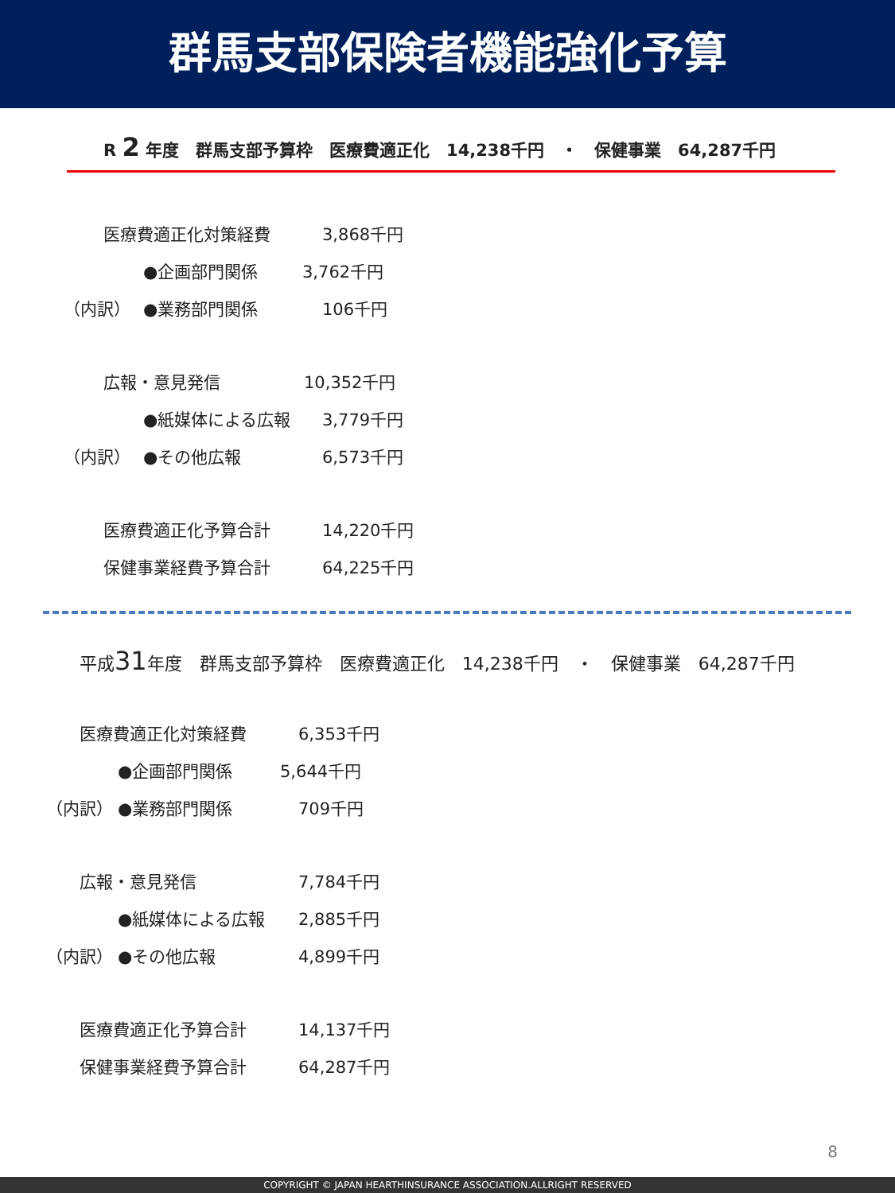群馬支部保険者機能強化予算
R 2 年度　群馬支部予算枠　医療費適正化　14,238千円　・　保健事業　64,287千円
医療費適正化対策経費 3,868千円
●企画部門関係 3,762千円
（内訳） ●業務部門関係 106千円
広報・意見発信 10,352千円
●紙媒体による広報 3,779千円
（内訳） ●その他広報 6,573千円
医療費適正化予算合計 14,220千円
保健事業経費予算合計 64,225千円
平成31年度　群馬支部予算枠　医療費適正化　14,238千円　・　保健事業　64,287千円
医療費適正化対策経費 6,353千円
●企画部門関係 5,644千円
（内訳） ●業務部門関係 709千円
広報・意見発信 7,784千円
●紙媒体による広報 2,885千円
（内訳） ●その他広報 4,899千円
医療費適正化予算合計 14,137千円
保健事業経費予算合計 64,287千円
8
COPYRIGHT © JAPAN HEARTHINSURANCE ASSOCIATION.ALLRIGHT RESERVED